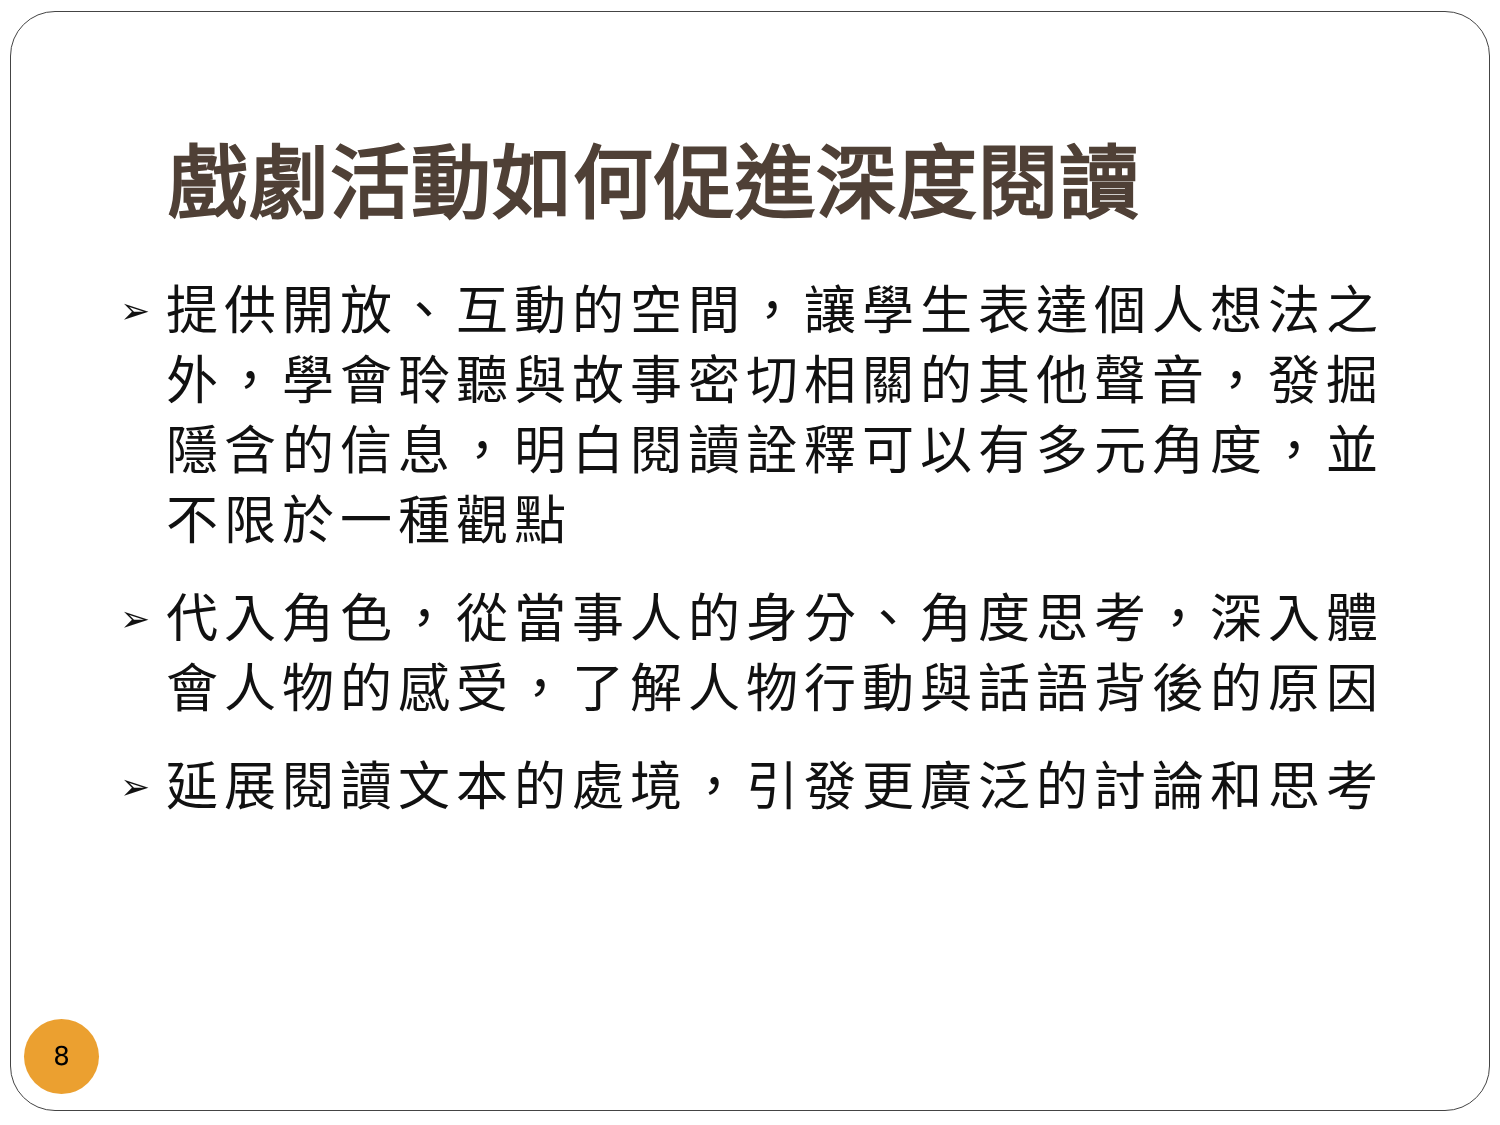戲劇活動如何促進深度閱讀
➢ 提供開放、互動的空間，讓學生表達個人想法之外，學會聆聽與故事密切相關的其他聲音，發掘隱含的信息，明白閱讀詮釋可以有多元角度，並不限於一種觀點
➢ 代入角色，從當事人的身分、角度思考，深入體會人物的感受，了解人物行動與話語背後的原因
➢ 延展閱讀文本的處境，引發更廣泛的討論和思考
8